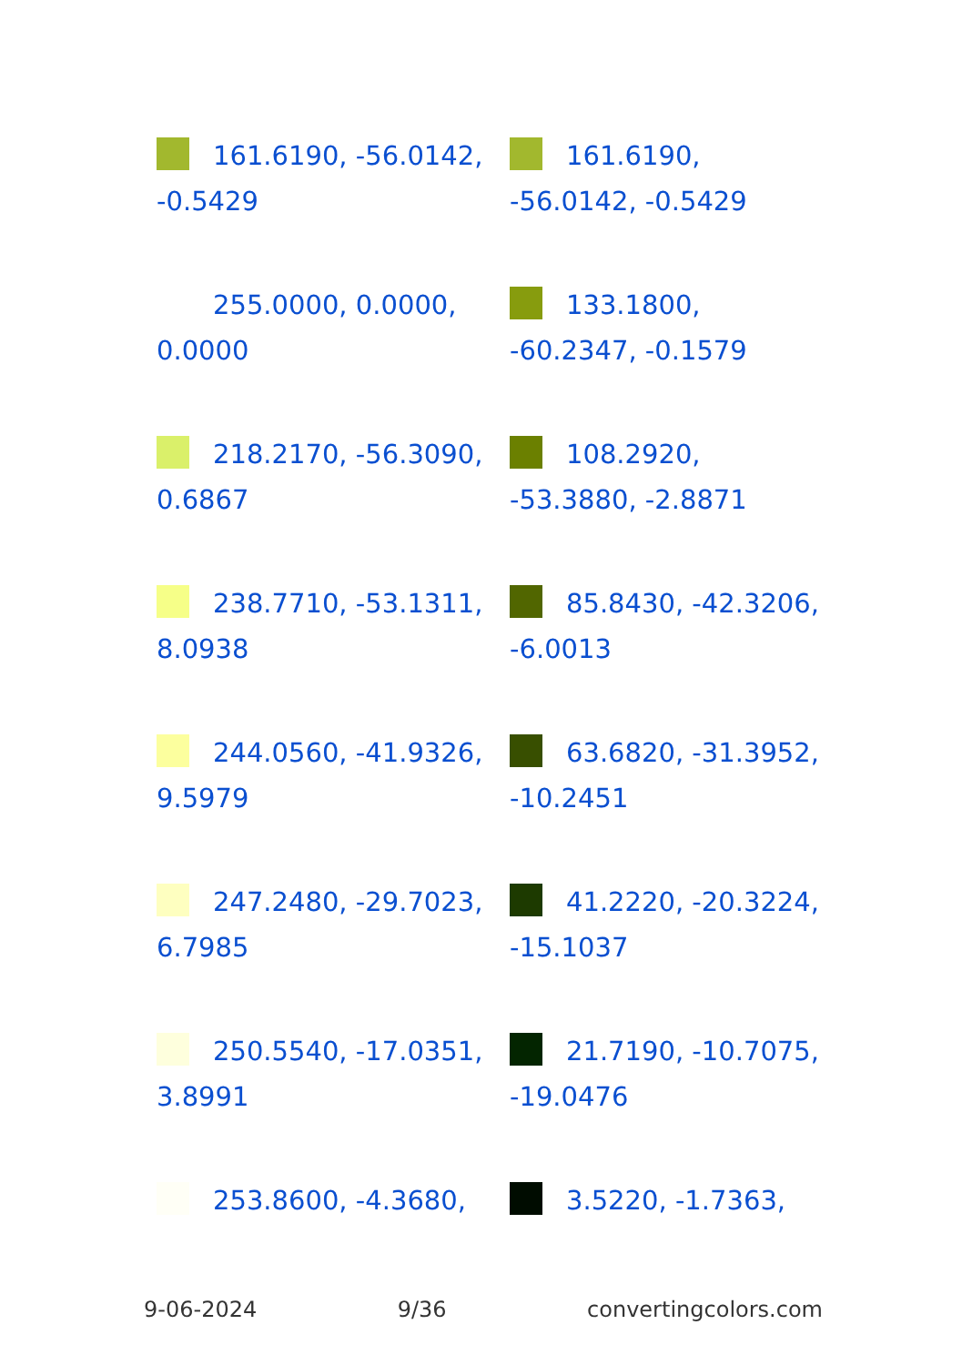161.6190, -56.0142, -0.5429
161.6190, -56.0142, -0.5429
255.0000, 0.0000, 0.0000
133.1800, -60.2347, -0.1579
218.2170, -56.3090, 0.6867
108.2920, -53.3880, -2.8871
238.7710, -53.1311, 8.0938
85.8430, -42.3206, -6.0013
244.0560, -41.9326, 9.5979
63.6820, -31.3952, -10.2451
247.2480, -29.7023, 6.7985
41.2220, -20.3224, -15.1037
250.5540, -17.0351, 3.8991
21.7190, -10.7075, -19.0476
253.8600, -4.3680,
3.5220, -1.7363,
9-06-2024 9/36 convertingcolors.com